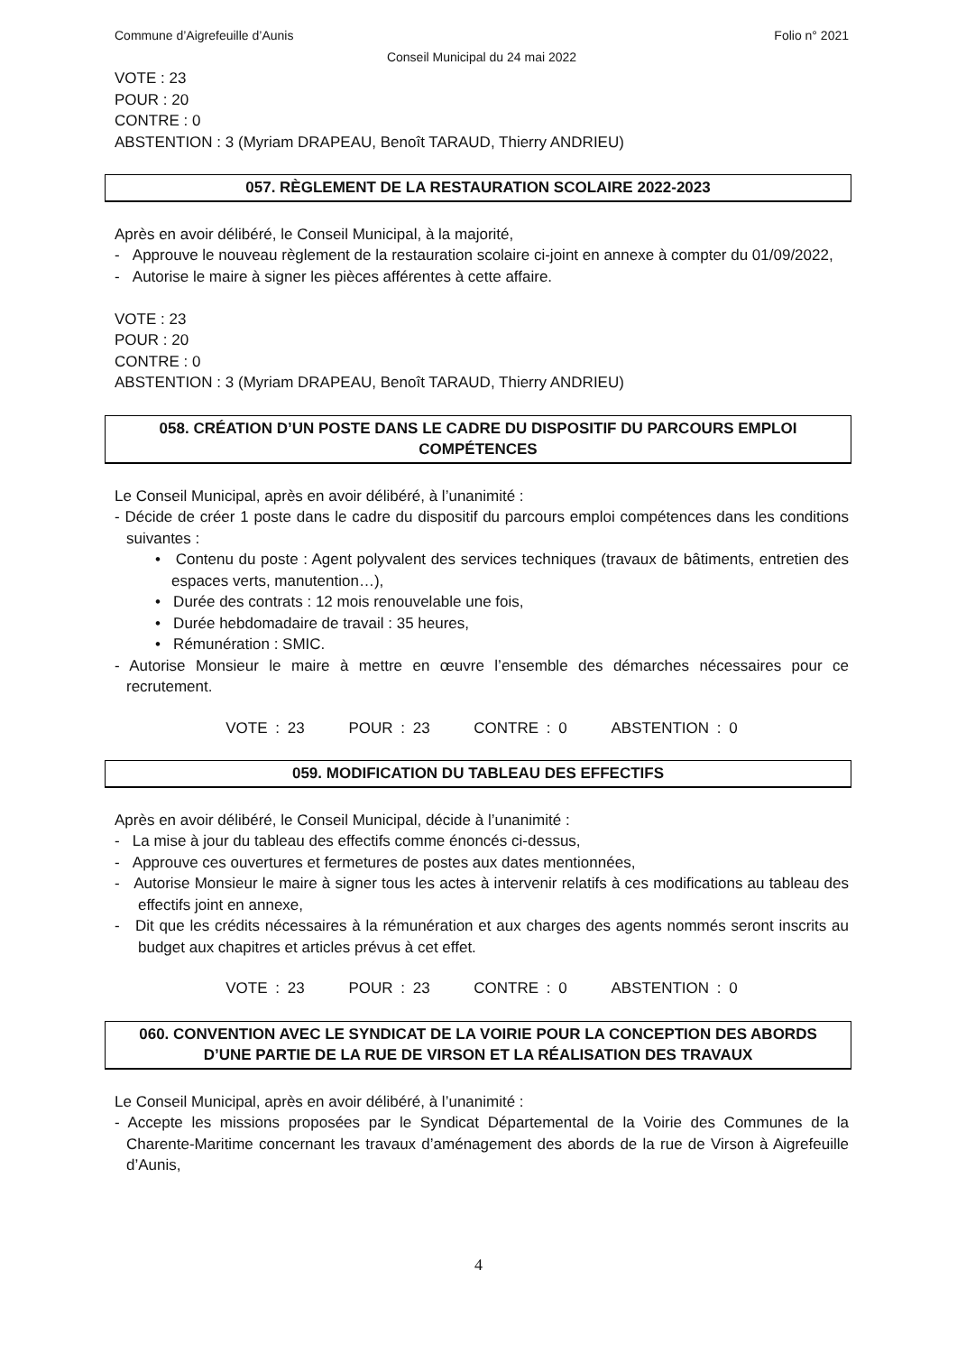Commune d’Aigrefeuille d’Aunis Folio n° 2021
Conseil Municipal du 24 mai 2022
VOTE : 23
POUR : 20
CONTRE : 0
ABSTENTION : 3 (Myriam DRAPEAU, Benoît TARAUD, Thierry ANDRIEU)
057. RÈGLEMENT DE LA RESTAURATION SCOLAIRE 2022-2023
Après en avoir délibéré, le Conseil Municipal, à la majorité,
- Approuve le nouveau règlement de la restauration scolaire ci-joint en annexe à compter du 01/09/2022,
- Autorise le maire à signer les pièces afférentes à cette affaire.
VOTE : 23
POUR : 20
CONTRE : 0
ABSTENTION : 3 (Myriam DRAPEAU, Benoît TARAUD, Thierry ANDRIEU)
058. CRÉATION D’UN POSTE DANS LE CADRE DU DISPOSITIF DU PARCOURS EMPLOI
COMPÉTENCES
Le Conseil Municipal, après en avoir délibéré, à l’unanimité :
- Décide de créer 1 poste dans le cadre du dispositif du parcours emploi compétences dans les conditions suivantes :
• Contenu du poste : Agent polyvalent des services techniques (travaux de bâtiments, entretien des espaces verts, manutention…),
• Durée des contrats : 12 mois renouvelable une fois,
• Durée hebdomadaire de travail : 35 heures,
• Rémunération : SMIC.
- Autorise Monsieur le maire à mettre en œuvre l’ensemble des démarches nécessaires pour ce recrutement.
VOTE : 23 POUR : 23 CONTRE : 0 ABSTENTION : 0
059. MODIFICATION DU TABLEAU DES EFFECTIFS
Après en avoir délibéré, le Conseil Municipal, décide à l’unanimité :
- La mise à jour du tableau des effectifs comme énoncés ci-dessus,
- Approuve ces ouvertures et fermetures de postes aux dates mentionnées,
- Autorise Monsieur le maire à signer tous les actes à intervenir relatifs à ces modifications au tableau des effectifs joint en annexe,
- Dit que les crédits nécessaires à la rémunération et aux charges des agents nommés seront inscrits au budget aux chapitres et articles prévus à cet effet.
VOTE : 23 POUR : 23 CONTRE : 0 ABSTENTION : 0
060. CONVENTION AVEC LE SYNDICAT DE LA VOIRIE POUR LA CONCEPTION DES ABORDS
D’UNE PARTIE DE LA RUE DE VIRSON ET LA RÉALISATION DES TRAVAUX
Le Conseil Municipal, après en avoir délibéré, à l’unanimité :
- Accepte les missions proposées par le Syndicat Départemental de la Voirie des Communes de la Charente-Maritime concernant les travaux d’aménagement des abords de la rue de Virson à Aigrefeuille d’Aunis,
4